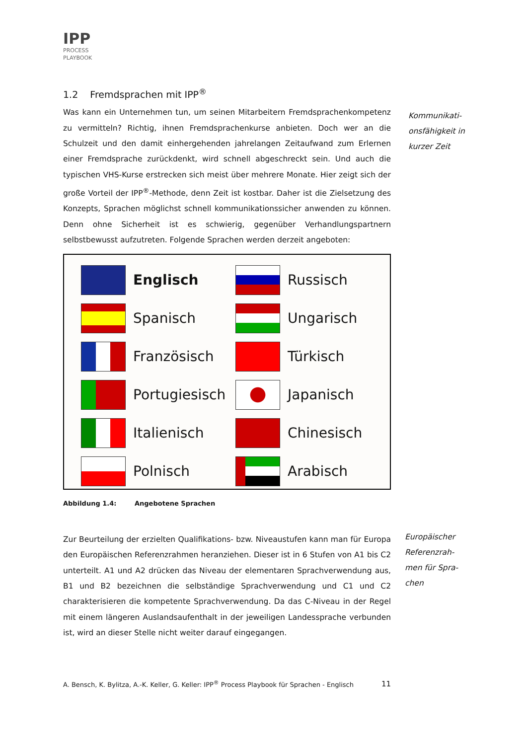IPP
PROCESS
PLAYBOOK
Kommunikati-
onsfähigkeit in
kurzer Zeit
Europäischer
Referenzrah-
men für Spra-
chen
1.2 Fremdsprachen mit IPP<sup>®</sup>
Was kann ein Unternehmen tun, um seinen Mitarbeitern Fremdsprachenkompetenz zu vermitteln? Richtig, ihnen Fremdsprachenkurse anbieten. Doch wer an die Schulzeit und den damit einhergehenden jahrelangen Zeitaufwand zum Erlernen einer Fremdsprache zurückdenkt, wird schnell abgeschreckt sein. Und auch die typischen VHS-Kurse erstrecken sich meist über mehrere Monate. Hier zeigt sich der große Vorteil der IPP<sup>®</sup>-Methode, denn Zeit ist kostbar. Daher ist die Zielsetzung des Konzepts, Sprachen möglichst schnell kommunikationssicher anwenden zu können. Denn ohne Sicherheit ist es schwierig, gegenüber Verhandlungspartnern selbstbewusst aufzutreten. Folgende Sprachen werden derzeit angeboten:
Englisch
Russisch
Spanisch
Ungarisch
Französisch
Türkisch
Portugiesisch
Japanisch
Italienisch
Chinesisch
Polnisch
Arabisch
Abbildung 1.4: Angebotene Sprachen
Zur Beurteilung der erzielten Qualifikations- bzw. Niveaustufen kann man für Europa den Europäischen Referenzrahmen heranziehen. Dieser ist in 6 Stufen von A1 bis C2 unterteilt. A1 und A2 drücken das Niveau der elementaren Sprachverwendung aus, B1 und B2 bezeichnen die selbständige Sprachverwendung und C1 und C2 charakterisieren die kompetente Sprachverwendung. Da das C-Niveau in der Regel mit einem längeren Auslandsaufenthalt in der jeweiligen Landessprache verbunden ist, wird an dieser Stelle nicht weiter darauf eingegangen.
A. Bensch, K. Bylitza, A.-K. Keller, G. Keller: IPP<sup>®</sup> Process Playbook für Sprachen - Englisch 11